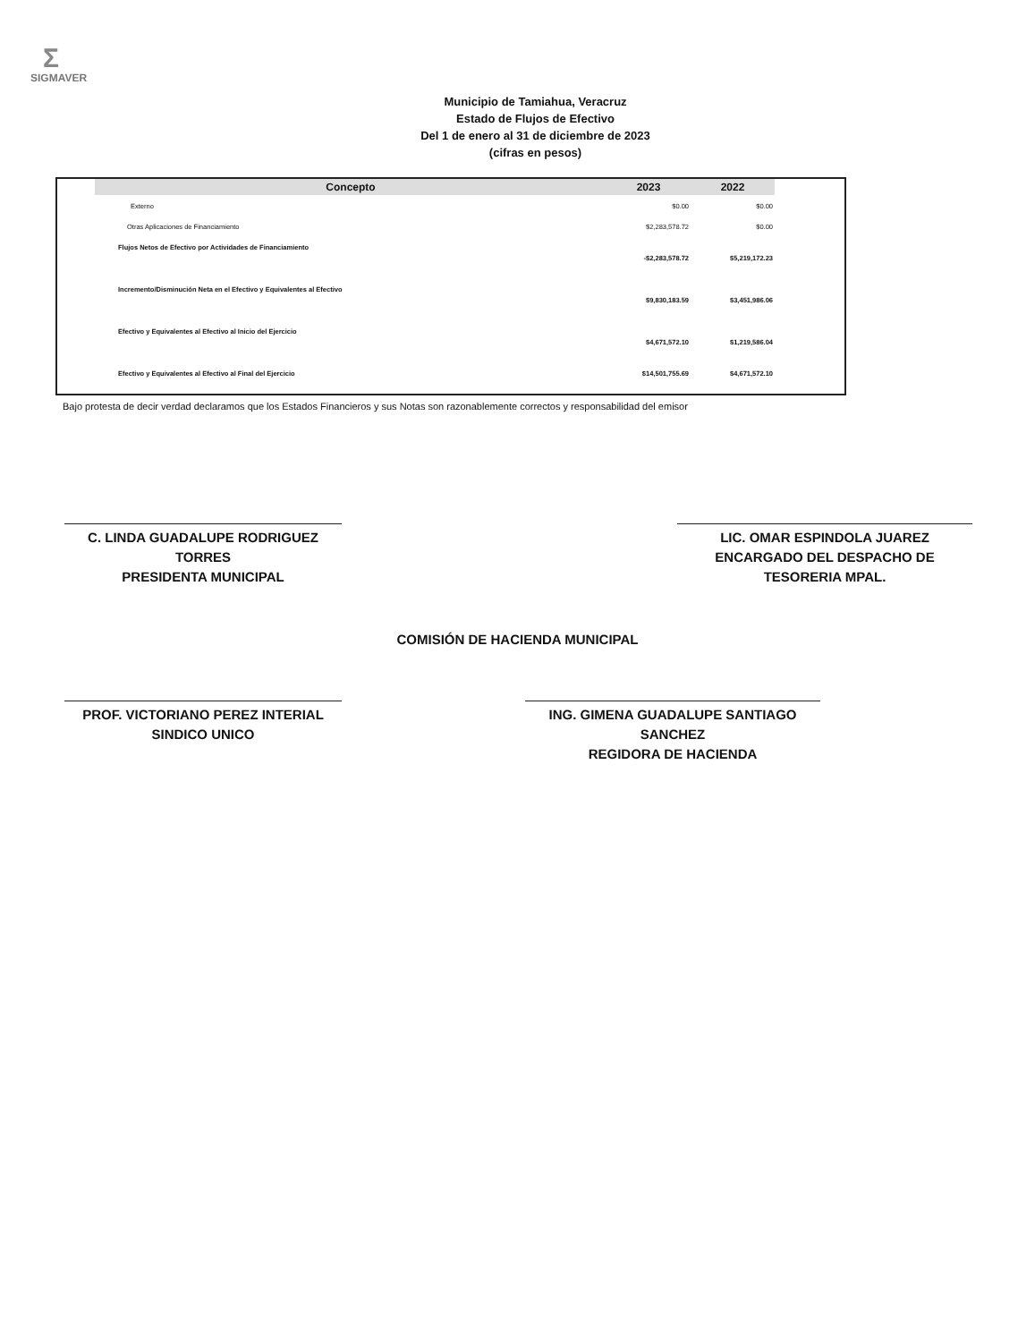Σ
SIGMAVER
Municipio de Tamiahua, Veracruz
Estado de Flujos de Efectivo
Del 1 de enero al 31 de diciembre de 2023
(cifras en pesos)
| Concepto | 2023 | 2022 |
| --- | --- | --- |
| Externo | $0.00 | $0.00 |
| Otras Aplicaciones de Financiamiento | $2,283,578.72 | $0.00 |
| Flujos Netos de Efectivo por Actividades de Financiamiento | -$2,283,578.72 | $5,219,172.23 |
| Incremento/Disminución Neta en el Efectivo y Equivalentes al Efectivo | $9,830,183.59 | $3,451,986.06 |
| Efectivo y Equivalentes al Efectivo al Inicio del Ejercicio | $4,671,572.10 | $1,219,586.04 |
| Efectivo y Equivalentes al Efectivo al Final del Ejercicio | $14,501,755.69 | $4,671,572.10 |
Bajo protesta de decir verdad declaramos que los Estados Financieros y sus Notas son razonablemente correctos y responsabilidad del emisor
C. LINDA GUADALUPE RODRIGUEZ TORRES
PRESIDENTA MUNICIPAL
LIC. OMAR ESPINDOLA JUAREZ
ENCARGADO DEL DESPACHO DE TESORERIA MPAL.
COMISIÓN DE HACIENDA MUNICIPAL
PROF. VICTORIANO PEREZ INTERIAL
SINDICO UNICO
ING. GIMENA GUADALUPE SANTIAGO SANCHEZ
REGIDORA DE HACIENDA